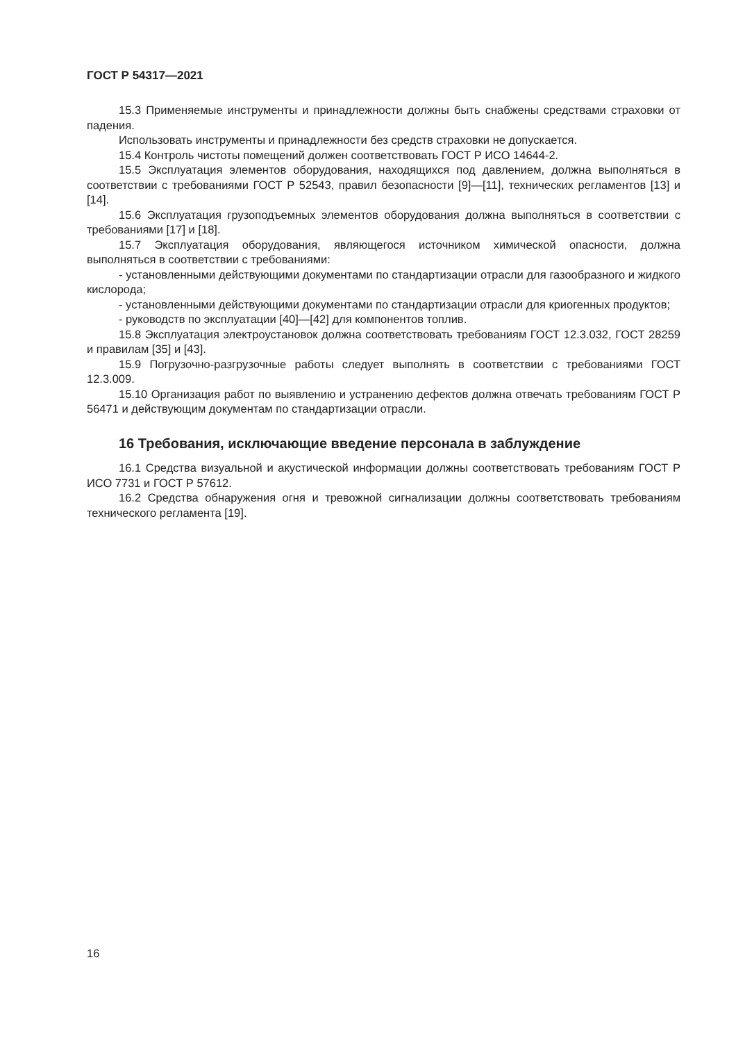ГОСТ Р 54317—2021
15.3 Применяемые инструменты и принадлежности должны быть снабжены средствами страховки от падения.
Использовать инструменты и принадлежности без средств страховки не допускается.
15.4 Контроль чистоты помещений должен соответствовать ГОСТ Р ИСО 14644-2.
15.5 Эксплуатация элементов оборудования, находящихся под давлением, должна выполняться в соответствии с требованиями ГОСТ Р 52543, правил безопасности [9]—[11], технических регламентов [13] и [14].
15.6 Эксплуатация грузоподъемных элементов оборудования должна выполняться в соответствии с требованиями [17] и [18].
15.7 Эксплуатация оборудования, являющегося источником химической опасности, должна выполняться в соответствии с требованиями:
- установленными действующими документами по стандартизации отрасли для газообразного и жидкого кислорода;
- установленными действующими документами по стандартизации отрасли для криогенных продуктов;
- руководств по эксплуатации [40]—[42] для компонентов топлив.
15.8 Эксплуатация электроустановок должна соответствовать требованиям ГОСТ 12.3.032, ГОСТ 28259 и правилам [35] и [43].
15.9 Погрузочно-разгрузочные работы следует выполнять в соответствии с требованиями ГОСТ 12.3.009.
15.10 Организация работ по выявлению и устранению дефектов должна отвечать требованиям ГОСТ Р 56471 и действующим документам по стандартизации отрасли.
16 Требования, исключающие введение персонала в заблуждение
16.1 Средства визуальной и акустической информации должны соответствовать требованиям ГОСТ Р ИСО 7731 и ГОСТ Р 57612.
16.2 Средства обнаружения огня и тревожной сигнализации должны соответствовать требованиям технического регламента [19].
16